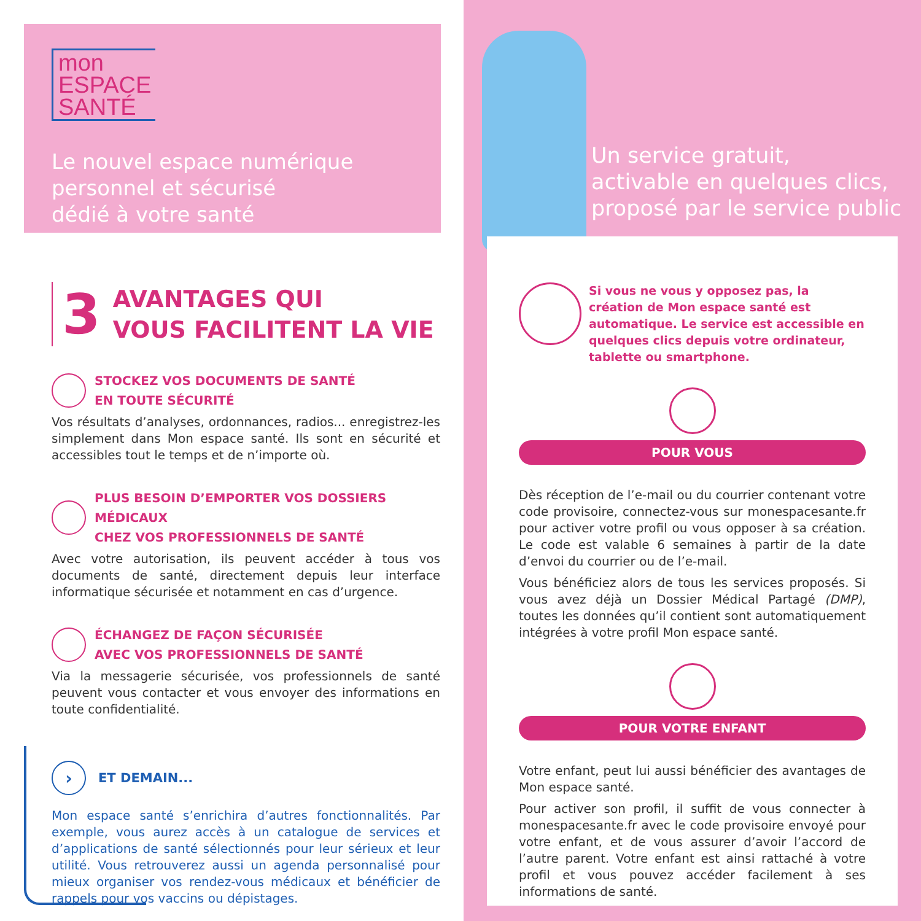mon
ESPACE
SANTÉ
Le nouvel espace numérique
personnel et sécurisé
dédié à votre santé
3
AVANTAGES QUI
VOUS FACILITENT LA VIE
STOCKEZ VOS DOCUMENTS DE SANTÉ
EN TOUTE SÉCURITÉ
Vos résultats d’analyses, ordonnances, radios... enregistrez-les simplement dans Mon espace santé. Ils sont en sécurité et accessibles tout le temps et de n’importe où.
PLUS BESOIN D’EMPORTER VOS DOSSIERS MÉDICAUX
CHEZ VOS PROFESSIONNELS DE SANTÉ
Avec votre autorisation, ils peuvent accéder à tous vos documents de santé, directement depuis leur interface informatique sécurisée et notamment en cas d’urgence.
ÉCHANGEZ DE FAÇON SÉCURISÉE
AVEC VOS PROFESSIONNELS DE SANTÉ
Via la messagerie sécurisée, vos professionnels de santé peuvent vous contacter et vous envoyer des informations en toute confidentialité.
› ET DEMAIN...
Mon espace santé s’enrichira d’autres fonctionnalités. Par exemple, vous aurez accès à un catalogue de services et d’applications de santé sélectionnés pour leur sérieux et leur utilité. Vous retrouverez aussi un agenda personnalisé pour mieux organiser vos rendez-vous médicaux et bénéficier de rappels pour vos vaccins ou dépistages.
Un service gratuit,
activable en quelques clics,
proposé par le service public
Si vous ne vous y opposez pas, la création de Mon espace santé est automatique. Le service est accessible en quelques clics depuis votre ordinateur, tablette ou smartphone.
POUR VOUS
Dès réception de l’e-mail ou du courrier contenant votre code provisoire, connectez-vous sur monespacesante.fr pour activer votre profil ou vous opposer à sa création. Le code est valable 6 semaines à partir de la date d’envoi du courrier ou de l’e-mail.
Vous bénéficiez alors de tous les services proposés. Si vous avez déjà un Dossier Médical Partagé (DMP), toutes les données qu’il contient sont automatiquement intégrées à votre profil Mon espace santé.
POUR VOTRE ENFANT
Votre enfant, peut lui aussi bénéficier des avantages de Mon espace santé.
Pour activer son profil, il suffit de vous connecter à monespacesante.fr avec le code provisoire envoyé pour votre enfant, et de vous assurer d’avoir l’accord de l’autre parent. Votre enfant est ainsi rattaché à votre profil et vous pouvez accéder facilement à ses informations de santé.